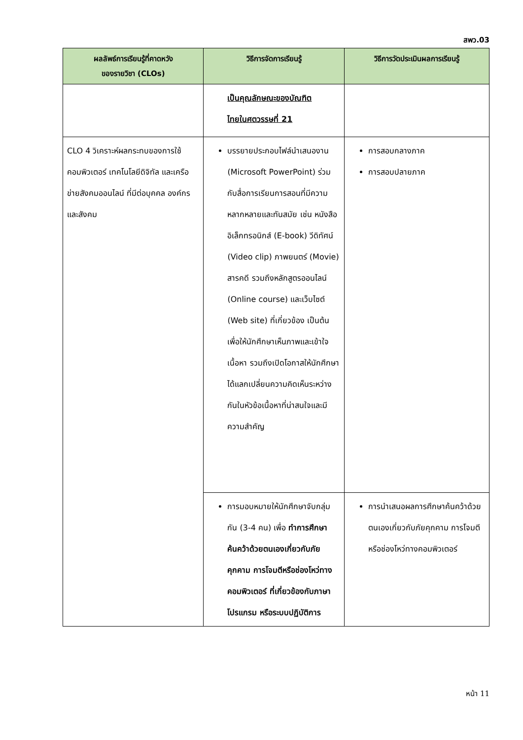สพว.03
| ผลลัพธ์การเรียนรู้ที่คาดหวัง ของรายวิชา (CLOs) | วิธีการจัดการเรียนรู้ | วิธีการวัดประเมินผลการเรียนรู้ |
| --- | --- | --- |
| | เป็นคุณลักษณะของบัณฑิต ไทยในศตวรรษที่ 21 | |
| CLO 4 วิเคราะห์ผลกระทบของการใช้คอมพิวเตอร์ เทคโนโลยีดิจิทัล และเครือข่ายสังคมออนไลน์ ที่มีต่อบุคคล องค์กร และสังคม | บรรยายประกอบไฟล์นำเสนองาน (Microsoft PowerPoint) ร่วมกับสื่อการเรียนการสอนที่มีความหลากหลายและทันสมัย เช่น หนังสืออิเล็กทรอนิกส์ (E-book) วีดิทัศน์ (Video clip) ภาพยนตร์ (Movie) สารคดี รวมถึงหลักสูตรออนไลน์ (Online course) และเว็บไซต์ (Web site) ที่เกี่ยวข้อง เป็นต้น เพื่อให้นักศึกษาเห็นภาพและเข้าใจเนื้อหา รวมถึงเปิดโอกาสให้นักศึกษาได้แลกเปลี่ยนความคิดเห็นระหว่างกันในหัวข้อเนื้อหาที่น่าสนใจและมีความสำคัญ | การสอบกลางภาค การสอบปลายภาค |
| | การมอบหมายให้นักศึกษาจับกลุ่มกัน (3-4 คน) เพื่อ ทำการศึกษาค้นคว้าด้วยตนเองเกี่ยวกับภัยคุกคาม การโจมตีหรือช่องโหว่ทางคอมพิวเตอร์ ที่เกี่ยวข้องกับภาษาโปรแกรม หรือระบบปฏิบัติการ | การนำเสนอผลการศึกษาค้นคว้าด้วยตนเองเกี่ยวกับภัยคุกคาม การโจมตีหรือช่องโหว่ทางคอมพิวเตอร์ |
หน้า 11